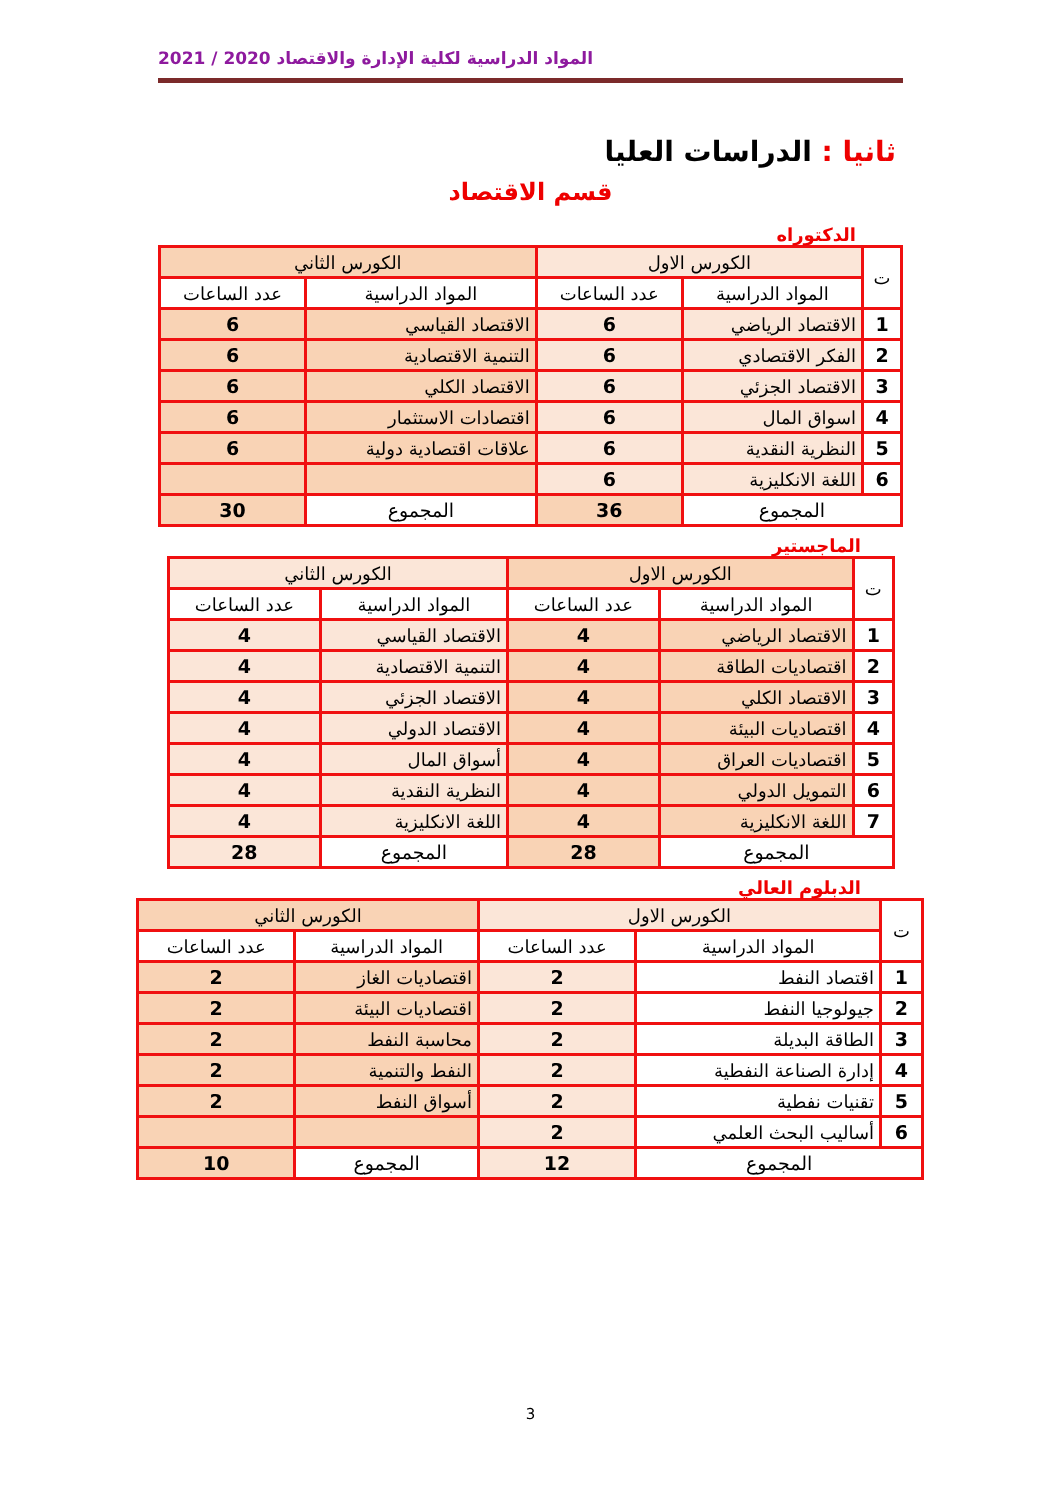المواد الدراسية لكلية الإدارة والاقتصاد 2020 / 2021
ثانيا : الدراسات العليا
قسم الاقتصاد
الدكتوراه
| ت | الكورس الاول | | الكورس الثاني | |
| --- | --- | --- | --- | --- |
| | المواد الدراسية | عدد الساعات | المواد الدراسية | عدد الساعات |
| 1 | الاقتصاد الرياضي | 6 | الاقتصاد القياسي | 6 |
| 2 | الفكر الاقتصادي | 6 | التنمية الاقتصادية | 6 |
| 3 | الاقتصاد الجزئي | 6 | الاقتصاد الكلي | 6 |
| 4 | اسواق المال | 6 | اقتصادات الاستثمار | 6 |
| 5 | النظرية النقدية | 6 | علاقات اقتصادية دولية | 6 |
| 6 | اللغة الانكليزية | 6 | | |
| المجموع | | 36 | المجموع | 30 |
الماجستير
| ت | الكورس الاول | | الكورس الثاني | |
| --- | --- | --- | --- | --- |
| | المواد الدراسية | عدد الساعات | المواد الدراسية | عدد الساعات |
| 1 | الاقتصاد الرياضي | 4 | الاقتصاد القياسي | 4 |
| 2 | اقتصاديات الطاقة | 4 | التنمية الاقتصادية | 4 |
| 3 | الاقتصاد الكلي | 4 | الاقتصاد الجزئي | 4 |
| 4 | اقتصاديات البيئة | 4 | الاقتصاد الدولي | 4 |
| 5 | اقتصاديات العراق | 4 | أسواق المال | 4 |
| 6 | التمويل الدولي | 4 | النظرية النقدية | 4 |
| 7 | اللغة الانكليزية | 4 | اللغة الانكليزية | 4 |
| المجموع | | 28 | المجموع | 28 |
الدبلوم العالي
| ت | الكورس الاول | | الكورس الثاني | |
| --- | --- | --- | --- | --- |
| | المواد الدراسية | عدد الساعات | المواد الدراسية | عدد الساعات |
| 1 | اقتصاد النفط | 2 | اقتصاديات الغاز | 2 |
| 2 | جيولوجيا النفط | 2 | اقتصاديات البيئة | 2 |
| 3 | الطاقة البديلة | 2 | محاسبة النفط | 2 |
| 4 | إدارة الصناعة النفطية | 2 | النفط والتنمية | 2 |
| 5 | تقنيات نفطية | 2 | أسواق النفط | 2 |
| 6 | أساليب البحث العلمي | 2 | | |
| المجموع | | 12 | المجموع | 10 |
3